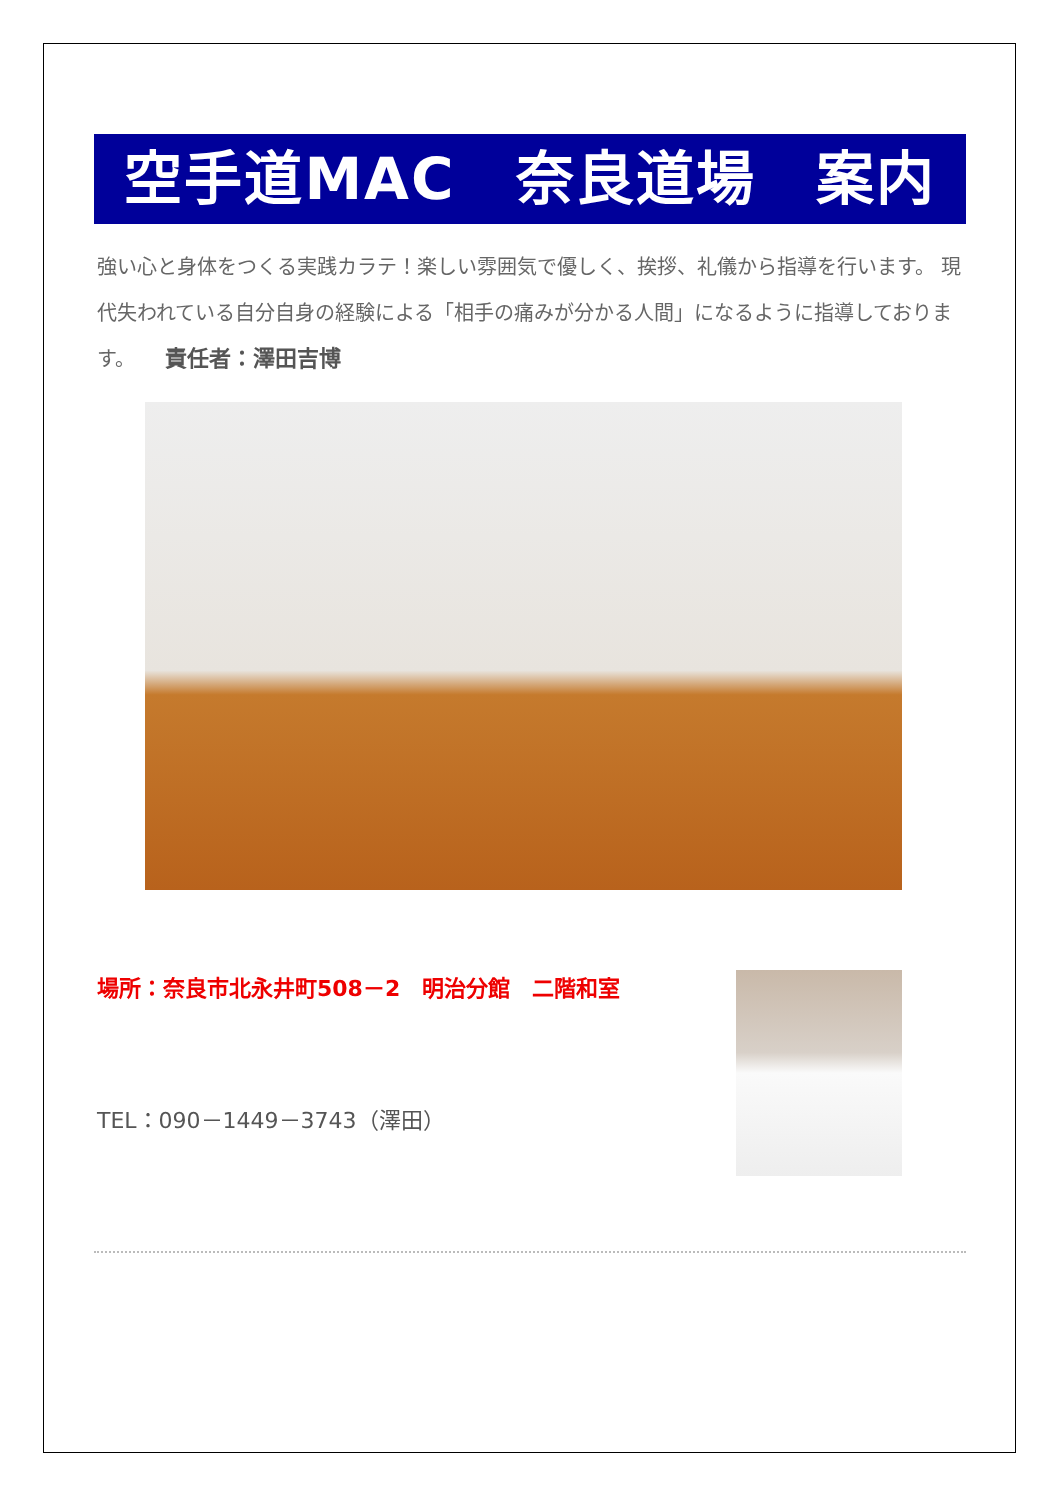空手道MAC　奈良道場　案内
強い心と身体をつくる実践カラテ！楽しい雰囲気で優しく、挨拶、礼儀から指導を行います。 現代失われている自分自身の経験による「相手の痛みが分かる人間」になるように指導しております。　　責任者：澤田吉博
場所：奈良市北永井町508－2　明治分館　二階和室
TEL：090－1449－3743（澤田）